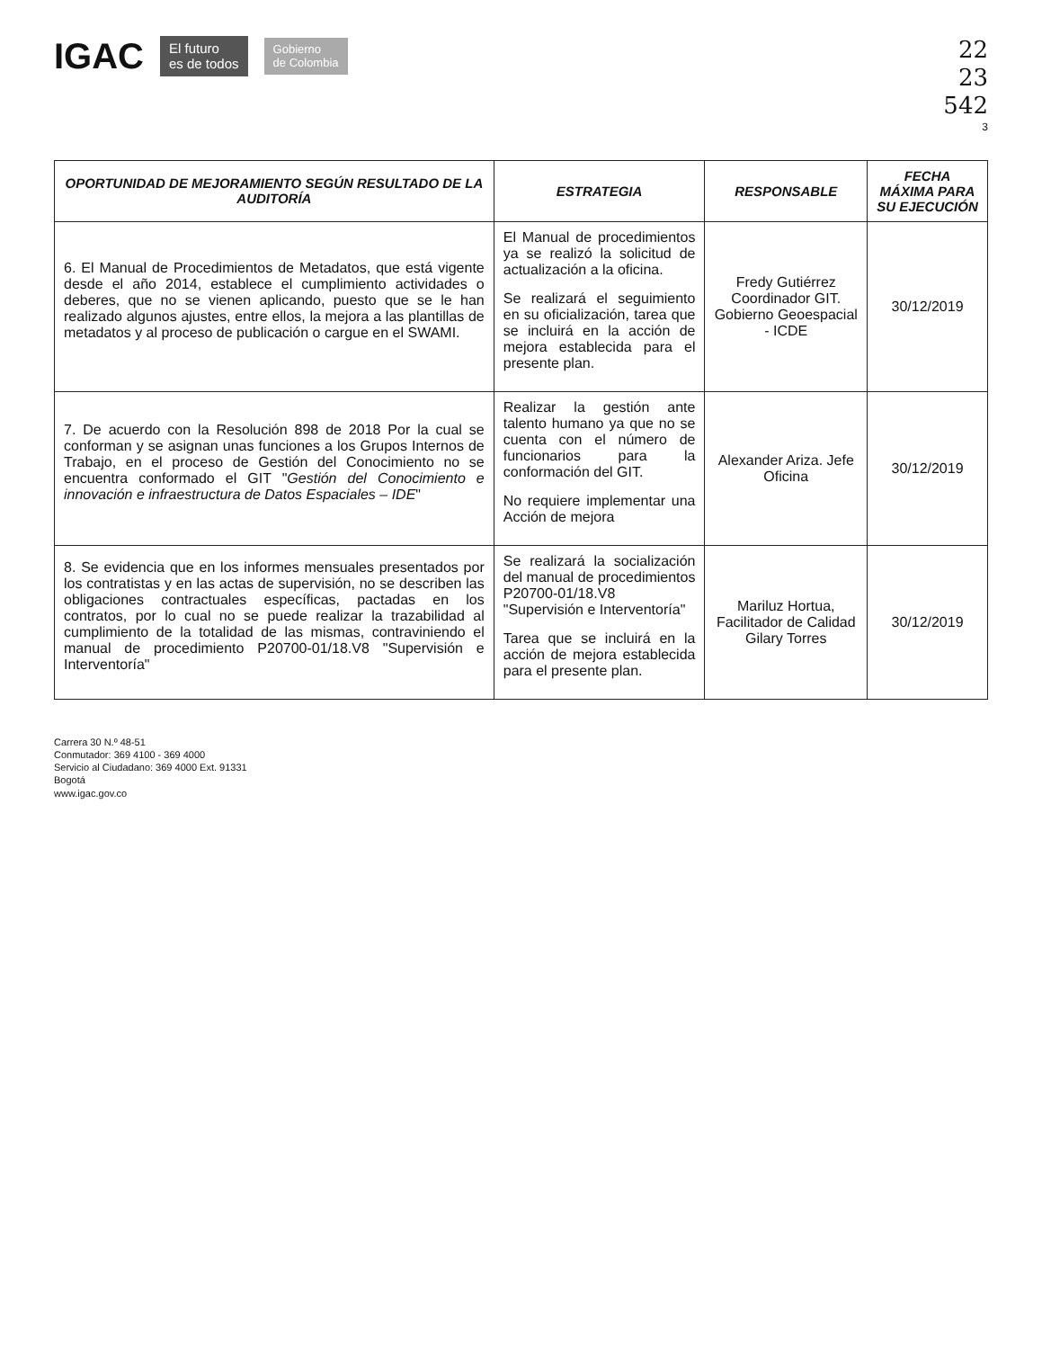IGAC El futuro
es de todos Gobierno
de Colombia
22
23
542
3
| OPORTUNIDAD DE MEJORAMIENTO SEGÚN RESULTADO DE LA AUDITORÍA | ESTRATEGIA | RESPONSABLE | FECHA MÁXIMA PARA SU EJECUCIÓN |
| --- | --- | --- | --- |
| 6. El Manual de Procedimientos de Metadatos, que está vigente desde el año 2014, establece el cumplimiento actividades o deberes, que no se vienen aplicando, puesto que se le han realizado algunos ajustes, entre ellos, la mejora a las plantillas de metadatos y al proceso de publicación o cargue en el SWAMI. | El Manual de procedimientos ya se realizó la solicitud de actualización a la oficina. Se realizará el seguimiento en su oficialización, tarea que se incluirá en la acción de mejora establecida para el presente plan. | Fredy Gutiérrez Coordinador GIT. Gobierno Geoespacial - ICDE | 30/12/2019 |
| 7. De acuerdo con la Resolución 898 de 2018 Por la cual se conforman y se asignan unas funciones a los Grupos Internos de Trabajo, en el proceso de Gestión del Conocimiento no se encuentra conformado el GIT " Gestión del Conocimiento e innovación e infraestructura de Datos Espaciales – IDE " | Realizar la gestión ante talento humano ya que no se cuenta con el número de funcionarios para la conformación del GIT. No requiere implementar una Acción de mejora | Alexander Ariza. Jefe Oficina | 30/12/2019 |
| 8. Se evidencia que en los informes mensuales presentados por los contratistas y en las actas de supervisión, no se describen las obligaciones contractuales específicas, pactadas en los contratos, por lo cual no se puede realizar la trazabilidad al cumplimiento de la totalidad de las mismas, contraviniendo el manual de procedimiento P20700-01/18.V8 "Supervisión e Interventoría" | Se realizará la socialización del manual de procedimientos P20700-01/18.V8 "Supervisión e Interventoría" Tarea que se incluirá en la acción de mejora establecida para el presente plan. | Mariluz Hortua, Facilitador de Calidad Gilary Torres | 30/12/2019 |
Carrera 30 N.º 48-51
Conmutador: 369 4100 - 369 4000
Servicio al Ciudadano: 369 4000 Ext. 91331
Bogotá
www.igac.gov.co